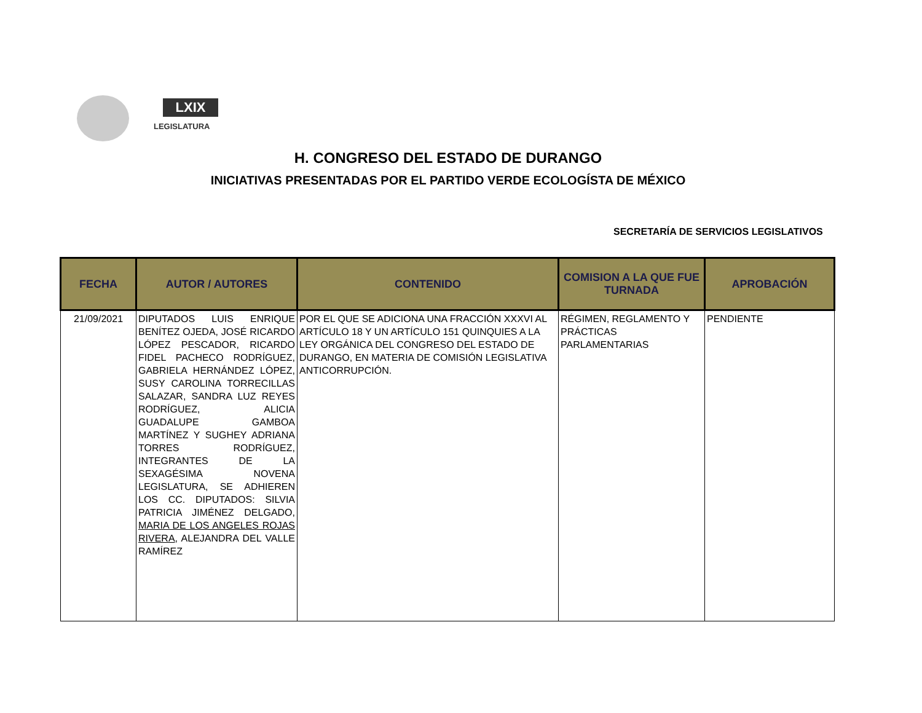LXIX
LEGISLATURA
H. CONGRESO DEL ESTADO DE DURANGO
INICIATIVAS PRESENTADAS POR EL PARTIDO VERDE ECOLOGÍSTA DE MÉXICO
SECRETARÍA DE SERVICIOS LEGISLATIVOS
| FECHA | AUTOR / AUTORES | CONTENIDO | COMISION A LA QUE FUE TURNADA | APROBACIÓN |
| --- | --- | --- | --- | --- |
| 21/09/2021 | DIPUTADOS LUIS ENRIQUE BENÍTEZ OJEDA, JOSÉ RICARDO LÓPEZ PESCADOR, RICARDO FIDEL PACHECO RODRÍGUEZ, GABRIELA HERNÁNDEZ LÓPEZ, SUSY CAROLINA TORRECILLAS SALAZAR, SANDRA LUZ REYES RODRÍGUEZ, ALICIA GUADALUPE GAMBOA MARTÍNEZ Y SUGHEY ADRIANA TORRES RODRÍGUEZ, INTEGRANTES DE LA SEXAGÉSIMA NOVENA LEGISLATURA, SE ADHIEREN LOS CC. DIPUTADOS: SILVIA PATRICIA JIMÉNEZ DELGADO, MARIA DE LOS ANGELES ROJAS RIVERA , ALEJANDRA DEL VALLE RAMÍREZ | POR EL QUE SE ADICIONA UNA FRACCIÓN XXXVI AL ARTÍCULO 18 Y UN ARTÍCULO 151 QUINQUIES A LA LEY ORGÁNICA DEL CONGRESO DEL ESTADO DE DURANGO, EN MATERIA DE COMISIÓN LEGISLATIVA ANTICORRUPCIÓN. | RÉGIMEN, REGLAMENTO Y PRÁCTICAS PARLAMENTARIAS | PENDIENTE |